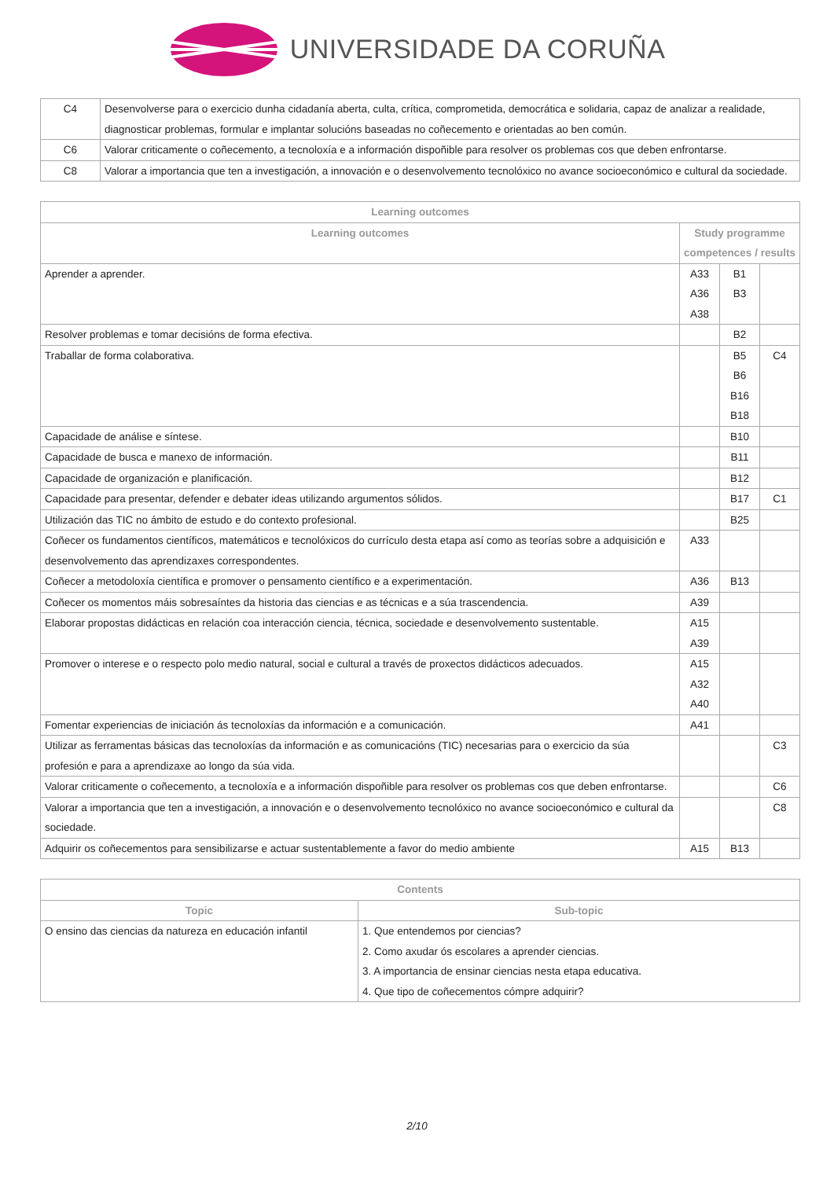UNIVERSIDADE DA CORUÑA
| C4 | Desenvolverse para o exercicio dunha cidadanía aberta, culta, crítica, comprometida, democrática e solidaria, capaz de analizar a realidade, diagnosticar problemas, formular e implantar solucións baseadas no coñecemento e orientadas ao ben común. |
| C6 | Valorar criticamente o coñecemento, a tecnoloxía e a información dispoñible para resolver os problemas cos que deben enfrontarse. |
| C8 | Valorar a importancia que ten a investigación, a innovación e o desenvolvemento tecnolóxico no avance socioeconómico e cultural da sociedade. |
| Learning outcomes | | | |
| --- | --- | --- | --- |
| Learning outcomes | Study programme competences / results | | |
| Aprender a aprender. | A33 A36 A38 | B1 B3 | |
| Resolver problemas e tomar decisións de forma efectiva. | | B2 | |
| Traballar de forma colaborativa. | | B5 B6 B16 B18 | C4 |
| Capacidade de análise e síntese. | | B10 | |
| Capacidade de busca e manexo de información. | | B11 | |
| Capacidade de organización e planificación. | | B12 | |
| Capacidade para presentar, defender e debater ideas utilizando argumentos sólidos. | | B17 | C1 |
| Utilización das TIC no ámbito de estudo e do contexto profesional. | | B25 | |
| Coñecer os fundamentos científicos, matemáticos e tecnolóxicos do currículo desta etapa así como as teorías sobre a adquisición e desenvolvemento das aprendizaxes correspondentes. | A33 | | |
| Coñecer a metodoloxía científica e promover o pensamento científico e a experimentación. | A36 | B13 | |
| Coñecer os momentos máis sobresaíntes da historia das ciencias e as técnicas e a súa trascendencia. | A39 | | |
| Elaborar propostas didácticas en relación coa interacción ciencia, técnica, sociedade e desenvolvemento sustentable. | A15 A39 | | |
| Promover o interese e o respecto polo medio natural, social e cultural a través de proxectos didácticos adecuados. | A15 A32 A40 | | |
| Fomentar experiencias de iniciación ás tecnoloxías da información e a comunicación. | A41 | | |
| Utilizar as ferramentas básicas das tecnoloxías da información e as comunicacións (TIC) necesarias para o exercicio da súa profesión e para a aprendizaxe ao longo da súa vida. | | | C3 |
| Valorar criticamente o coñecemento, a tecnoloxía e a información dispoñible para resolver os problemas cos que deben enfrontarse. | | | C6 |
| Valorar a importancia que ten a investigación, a innovación e o desenvolvemento tecnolóxico no avance socioeconómico e cultural da sociedade. | | | C8 |
| Adquirir os coñecementos para sensibilizarse e actuar sustentablemente a favor do medio ambiente | A15 | B13 | |
| Contents | |
| --- | --- |
| Topic | Sub-topic |
| O ensino das ciencias da natureza en educación infantil | 1. Que entendemos por ciencias? 2. Como axudar ós escolares a aprender ciencias. 3. A importancia de ensinar ciencias nesta etapa educativa. 4. Que tipo de coñecementos cómpre adquirir? |
2/10